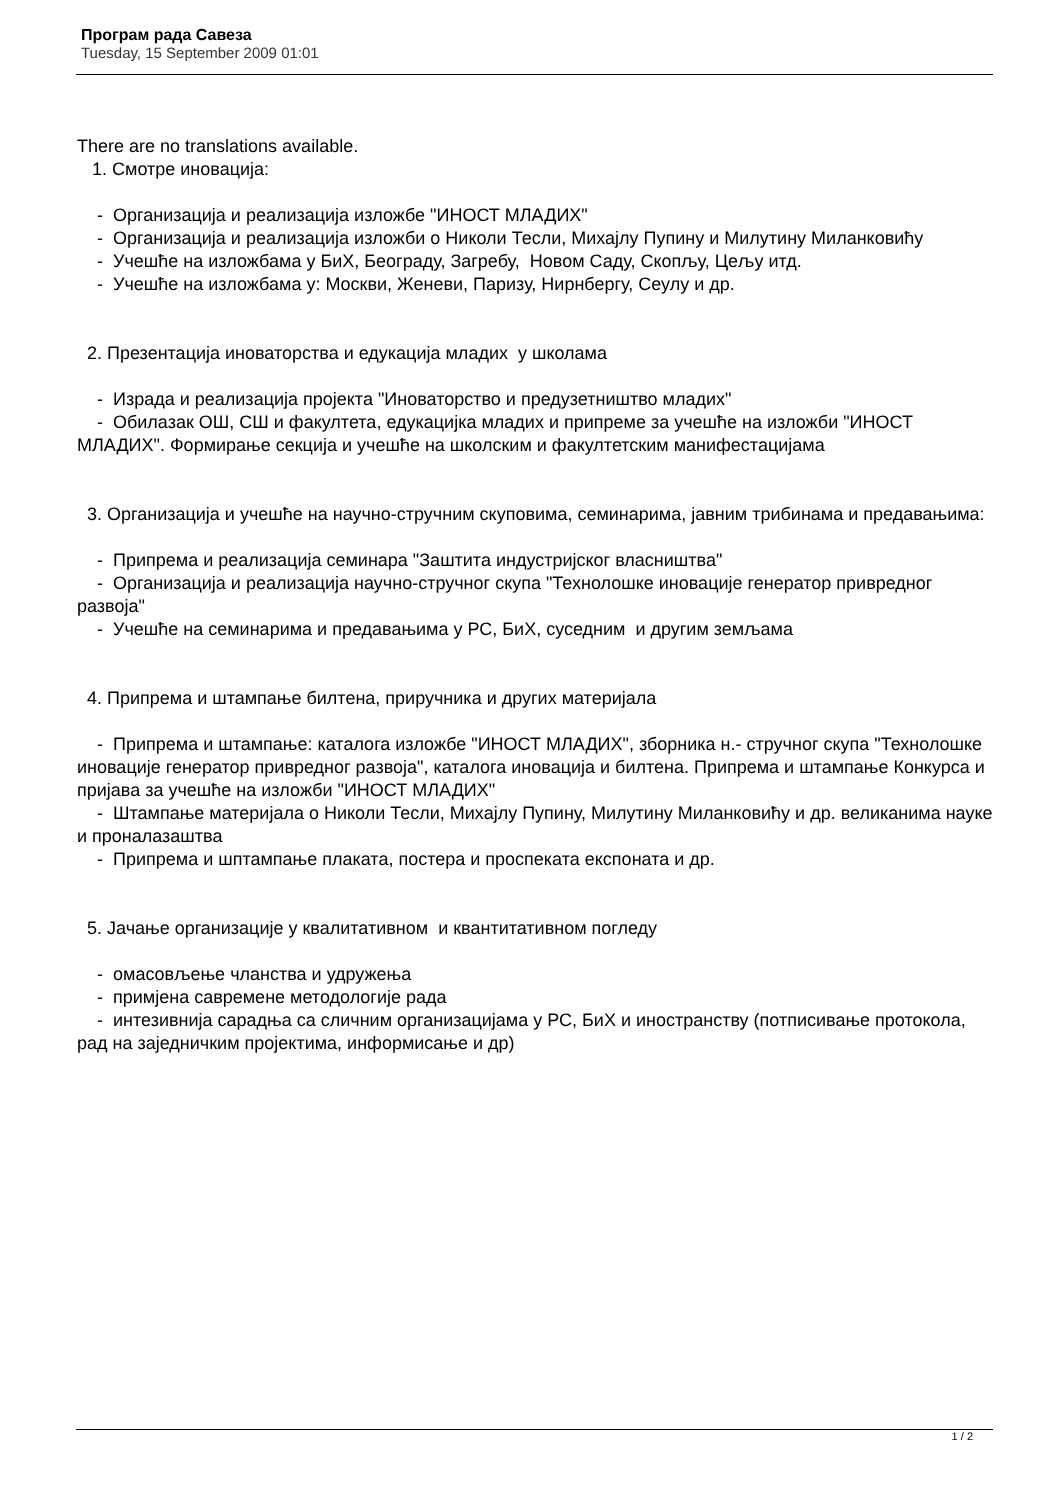Програм рада Савеза
Tuesday, 15 September 2009 01:01
There are no translations available.
1. Смотре иновација:
- Организација и реализација изложбе "ИНОСТ МЛАДИХ"
- Организација и реализација изложби о Николи Тесли, Михајлу Пупину и Милутину Миланковићу
- Учешће на изложбама у БиХ, Београду, Загребу, Новом Саду, Скопљу, Цељу итд.
- Учешће на изложбама у: Москви, Женеви, Паризу, Нирнбергу, Сеулу и др.
2. Презентација иноваторства и едукација младих у школама
- Израда и реализација пројекта "Иноваторство и предузетништво младих"
- Обилазак ОШ, СШ и факултета, едукацијка младих и припреме за учешће на изложби "ИНОСТ МЛАДИХ". Формирање секција и учешће на школским и факултетским манифестацијама
3. Организација и учешће на научно-стручним скуповима, семинарима, јавним трибинама и предавањима:
- Припрема и реализација семинара "Заштита индустријског власништва"
- Организација и реализација научно-стручног скупа "Технолошке иновације генератор привредног развоја"
- Учешће на семинарима и предавањима у РС, БиХ, суседним и другим земљама
4. Припрема и штампање билтена, приручника и других материјала
- Припрема и штампање: каталога изложбе "ИНОСТ МЛАДИХ", зборника н.- стручног скупа "Технолошке иновације генератор привредног развоја", каталога иновација и билтена. Припрема и штампање Конкурса и пријава за учешће на изложби "ИНОСТ МЛАДИХ"
- Штампање материјала о Николи Тесли, Михајлу Пупину, Милутину Миланковићу и др. великанима науке и проналазаштва
- Припрема и шптампање плаката, постера и проспеката експоната и др.
5. Јачање организације у квалитативном и квантитативном погледу
- омасовљење чланства и удружења
- примјена савремене методологије рада
- интезивнија сарадња са сличним организацијама у РС, БиХ и иностранству (потписивање протокола, рад на заједничким пројектима, информисање и др)
1 / 2